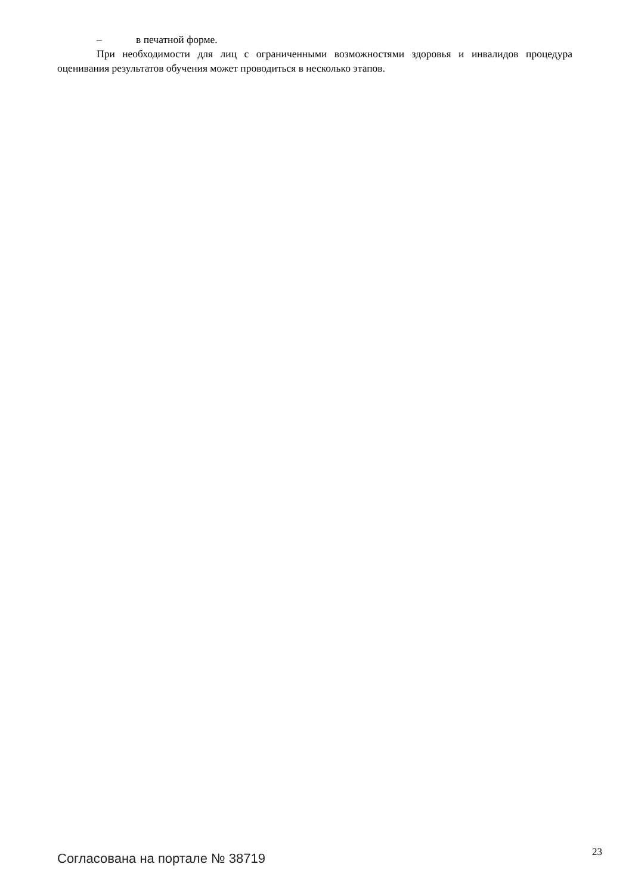– в печатной форме.
При необходимости для лиц с ограниченными возможностями здоровья и инвалидов процедура оценивания результатов обучения может проводиться в несколько этапов.
Согласована на портале № 38719
23